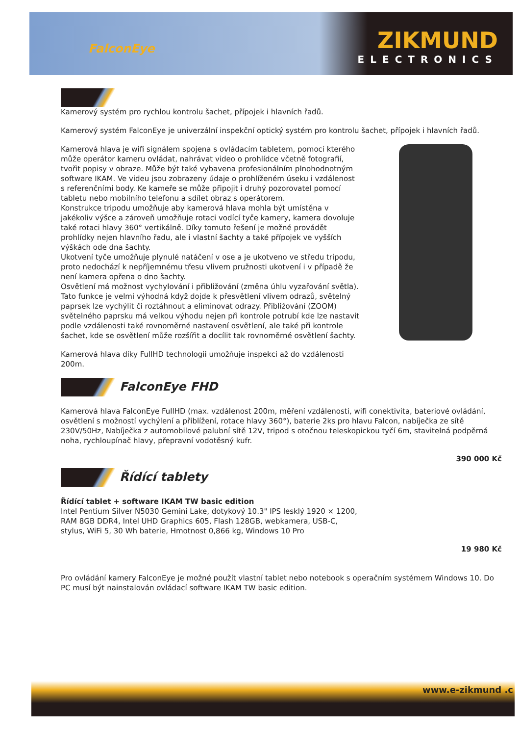FalconEye ZIKMUND
ELECTRONICS
Kamerový systém pro rychlou kontrolu šachet, přípojek i hlavních řadů.
Kamerový systém FalconEye je univerzální inspekční optický systém pro kontrolu šachet, přípojek i hlavních řadů.
Kamerová hlava je wifi signálem spojena s ovládacím tabletem, pomocí kterého může operátor kameru ovládat, nahrávat video o prohlídce včetně fotografií, tvořit popisy v obraze. Může být také vybavena profesionálním plnohodnotným software IKAM. Ve videu jsou zobrazeny údaje o prohlíženém úseku i vzdálenost s referenčními body. Ke kameře se může připojit i druhý pozorovatel pomocí tabletu nebo mobilního telefonu a sdílet obraz s operátorem.
Konstrukce tripodu umožňuje aby kamerová hlava mohla být umístěna v jakékoliv výšce a zároveň umožňuje rotaci vodící tyče kamery, kamera dovoluje také rotaci hlavy 360° vertikálně. Díky tomuto řešení je možné provádět prohlídky nejen hlavního řadu, ale i vlastní šachty a také přípojek ve vyšších výškách ode dna šachty.
Ukotvení tyče umožňuje plynulé natáčení v ose a je ukotveno ve středu tripodu, proto nedochází k nepříjemnému třesu vlivem pružnosti ukotvení i v případě že není kamera opřena o dno šachty.
Osvětlení má možnost vychylování i přibližování (změna úhlu vyzařování světla). Tato funkce je velmi výhodná když dojde k přesvětlení vlivem odrazů, světelný paprsek lze vychýlit či roztáhnout a eliminovat odrazy. Přibližování (ZOOM) světelného paprsku má velkou výhodu nejen při kontrole potrubí kde lze nastavit podle vzdálenosti také rovnoměrné nastavení osvětlení, ale také při kontrole šachet, kde se osvětlení může rozšířit a docílit tak rovnoměrné osvětlení šachty.
Kamerová hlava díky FullHD technologii umožňuje inspekci až do vzdálenosti 200m.
FalconEye FHD
Kamerová hlava FalconEye FullHD (max. vzdálenost 200m, měření vzdálenosti, wifi conektivita, bateriové ovládání, osvětlení s možností vychýlení a přiblížení, rotace hlavy 360°), baterie 2ks pro hlavu Falcon, nabíječka ze sítě 230V/50Hz, Nabíječka z automobilové palubní sítě 12V, tripod s otočnou teleskopickou tyčí 6m, stavitelná podpěrná noha, rychloupínač hlavy, přepravní vodotěsný kufr.
390 000 Kč
Řídící tablety
Řídící tablet + software IKAM TW basic edition
Intel Pentium Silver N5030 Gemini Lake, dotykový 10.3" IPS lesklý 1920 × 1200, RAM 8GB DDR4, Intel UHD Graphics 605, Flash 128GB, webkamera, USB-C, stylus, WiFi 5, 30 Wh baterie, Hmotnost 0,866 kg, Windows 10 Pro
19 980 Kč
Pro ovládání kamery FalconEye je možné použít vlastní tablet nebo notebook s operačním systémem Windows 10. Do PC musí být nainstalován ovládací software IKAM TW basic edition.
www.e-zikmund .c